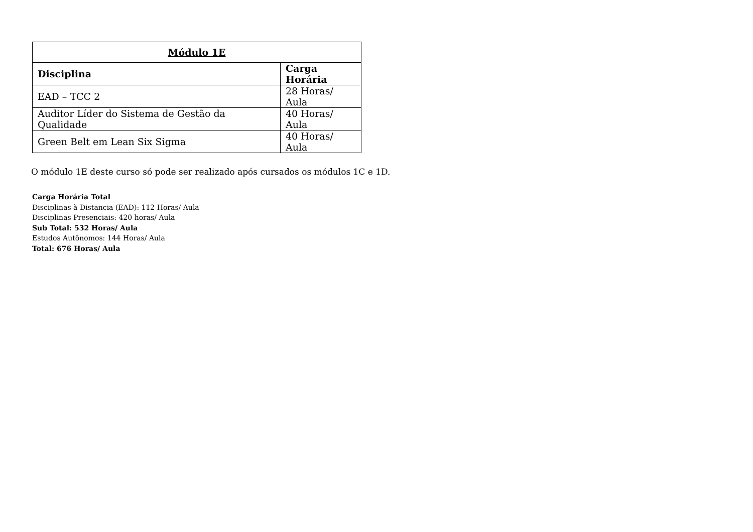| Módulo 1E | |
| --- | --- |
| Disciplina | Carga Horária |
| EAD – TCC 2 | 28 Horas/ Aula |
| Auditor Líder do Sistema de Gestão da Qualidade | 40 Horas/ Aula |
| Green Belt em Lean Six Sigma | 40 Horas/ Aula |
O módulo 1E deste curso só pode ser realizado após cursados os módulos 1C e 1D.
Carga Horária Total
Disciplinas à Distancia (EAD): 112 Horas/ Aula
Disciplinas Presenciais: 420 horas/ Aula
Sub Total: 532 Horas/ Aula
Estudos Autônomos: 144 Horas/ Aula
Total: 676 Horas/ Aula